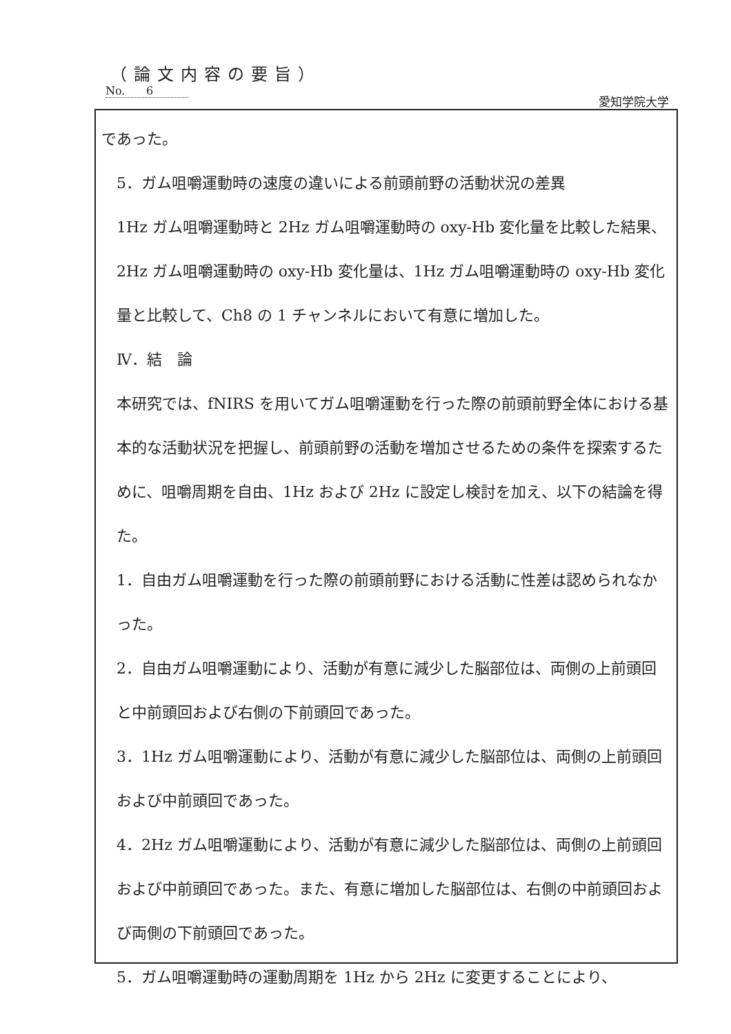（論文内容の要旨）
No. 6
愛知学院大学
であった。
5．ガム咀嚼運動時の速度の違いによる前頭前野の活動状況の差異
1Hz ガム咀嚼運動時と 2Hz ガム咀嚼運動時の oxy-Hb 変化量を比較した結果、2Hz ガム咀嚼運動時の oxy-Hb 変化量は、1Hz ガム咀嚼運動時の oxy-Hb 変化量と比較して、Ch8 の 1 チャンネルにおいて有意に増加した。
Ⅳ．結　論
本研究では、fNIRS を用いてガム咀嚼運動を行った際の前頭前野全体における基本的な活動状況を把握し、前頭前野の活動を増加させるための条件を探索するために、咀嚼周期を自由、1Hz および 2Hz に設定し検討を加え、以下の結論を得た。
1．自由ガム咀嚼運動を行った際の前頭前野における活動に性差は認められなかった。
2．自由ガム咀嚼運動により、活動が有意に減少した脳部位は、両側の上前頭回と中前頭回および右側の下前頭回であった。
3．1Hz ガム咀嚼運動により、活動が有意に減少した脳部位は、両側の上前頭回および中前頭回であった。
4．2Hz ガム咀嚼運動により、活動が有意に減少した脳部位は、両側の上前頭回および中前頭回であった。また、有意に増加した脳部位は、右側の中前頭回および両側の下前頭回であった。
5．ガム咀嚼運動時の運動周期を 1Hz から 2Hz に変更することにより、